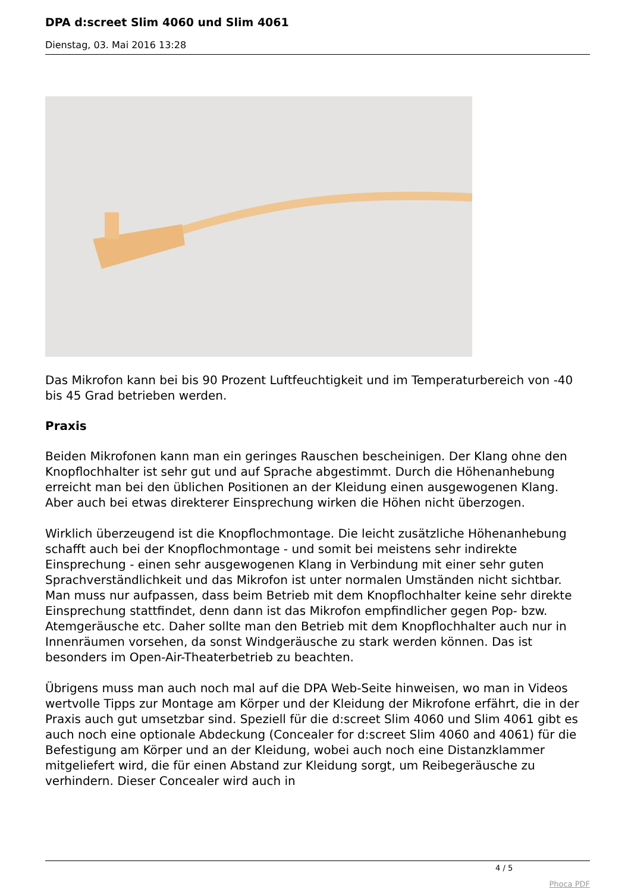DPA d:screet Slim 4060 und Slim 4061
Dienstag, 03. Mai 2016 13:28
Das Mikrofon kann bei bis 90 Prozent Luftfeuchtigkeit und im Temperaturbereich von -40 bis 45 Grad betrieben werden.
Praxis
Beiden Mikrofonen kann man ein geringes Rauschen bescheinigen. Der Klang ohne den Knopflochhalter ist sehr gut und auf Sprache abgestimmt. Durch die Höhenanhebung erreicht man bei den üblichen Positionen an der Kleidung einen ausgewogenen Klang. Aber auch bei etwas direkterer Einsprechung wirken die Höhen nicht überzogen.
Wirklich überzeugend ist die Knopflochmontage. Die leicht zusätzliche Höhenanhebung schafft auch bei der Knopflochmontage - und somit bei meistens sehr indirekte Einsprechung - einen sehr ausgewogenen Klang in Verbindung mit einer sehr guten Sprachverständlichkeit und das Mikrofon ist unter normalen Umständen nicht sichtbar. Man muss nur aufpassen, dass beim Betrieb mit dem Knopflochhalter keine sehr direkte Einsprechung stattfindet, denn dann ist das Mikrofon empfindlicher gegen Pop- bzw. Atemgeräusche etc. Daher sollte man den Betrieb mit dem Knopflochhalter auch nur in Innenräumen vorsehen, da sonst Windgeräusche zu stark werden können. Das ist besonders im Open-Air-Theaterbetrieb zu beachten.
Übrigens muss man auch noch mal auf die DPA Web-Seite hinweisen, wo man in Videos wertvolle Tipps zur Montage am Körper und der Kleidung der Mikrofone erfährt, die in der Praxis auch gut umsetzbar sind. Speziell für die d:screet Slim 4060 und Slim 4061 gibt es auch noch eine optionale Abdeckung (Concealer for d:screet Slim 4060 and 4061) für die Befestigung am Körper und an der Kleidung, wobei auch noch eine Distanzklammer mitgeliefert wird, die für einen Abstand zur Kleidung sorgt, um Reibegeräusche zu verhindern. Dieser Concealer wird auch in
4 / 5
Phoca PDF